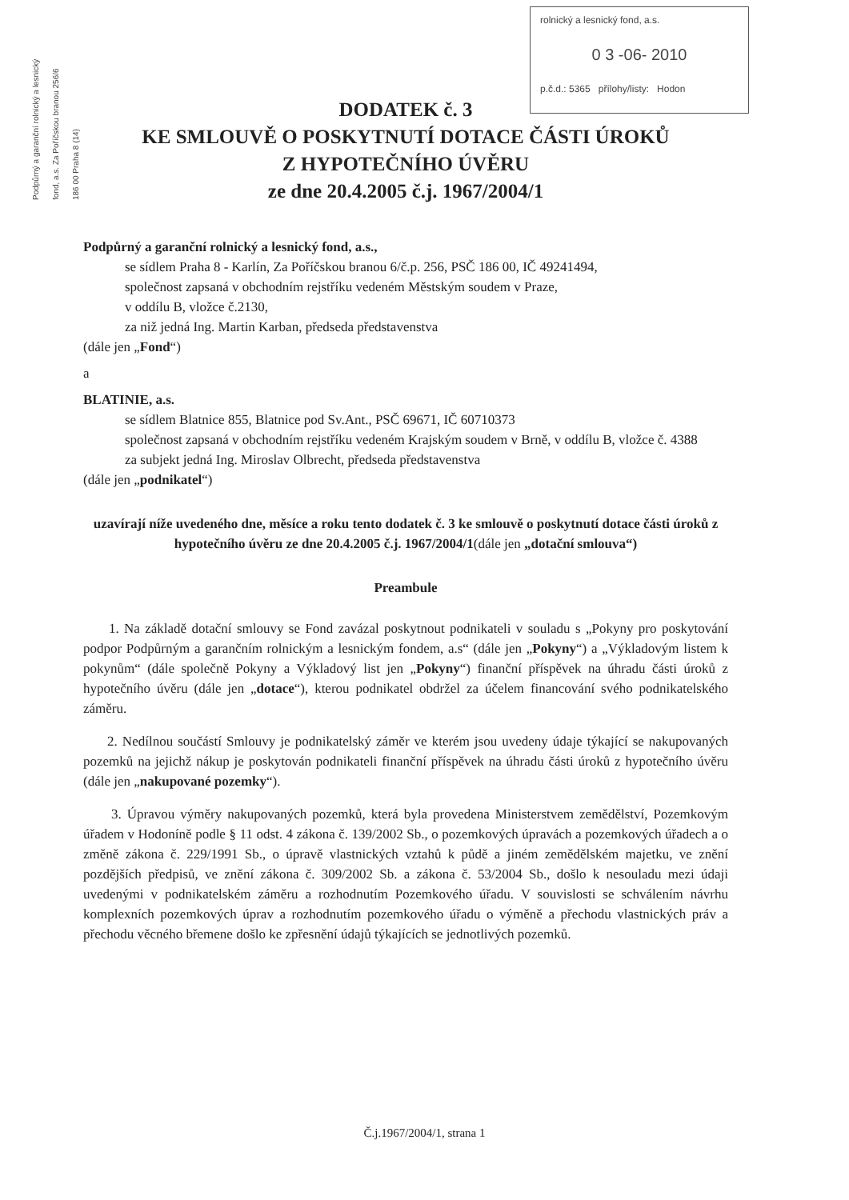rolnický a lesnický fond, a.s.
0 3 -06- 2010
p.č.d.: 5365 přílohy/listy: Hodon
Podpůrný a garanční rolnický a lesnický fond, a.s. Za Poříčskou branou 256/6 186 00 Praha 8 (14)
DODATEK č. 3
KE SMLOUVĚ O POSKYTNUTÍ DOTACE ČÁSTI ÚROKŮ
Z HYPOTEČNÍHO ÚVĚRU
ze dne 20.4.2005 č.j. 1967/2004/1
Podpůrný a garanční rolnický a lesnický fond, a.s.,
se sídlem Praha 8 - Karlín, Za Poříčskou branou 6/č.p. 256, PSČ 186 00, IČ 49241494,
společnost zapsaná v obchodním rejstříku vedeném Městským soudem v Praze,
v oddílu B, vložce č.2130,
za niž jedná Ing. Martin Karban, předseda představenstva
(dále jen „Fond“)
a
BLATINIE, a.s.
se sídlem Blatnice 855, Blatnice pod Sv.Ant., PSČ 69671, IČ 60710373
společnost zapsaná v obchodním rejstříku vedeném Krajským soudem v Brně, v oddílu B, vložce č. 4388
za subjekt jedná Ing. Miroslav Olbrecht, předseda představenstva
(dále jen „podnikatel“)
uzavírají níže uvedeného dne, měsíce a roku tento dodatek č. 3 ke smlouvě o poskytnutí dotace části úroků z hypotečního úvěru ze dne 20.4.2005 č.j. 1967/2004/1(dále jen „dotační smlouva“)
Preambule
1. Na základě dotační smlouvy se Fond zavázal poskytnout podnikateli v souladu s „Pokyny pro poskytování podpor Podpůrným a garančním rolnickým a lesnickým fondem, a.s“ (dále jen „Pokyny“) a „Výkladovým listem k pokynům“ (dále společně Pokyny a Výkladový list jen „Pokyny“) finanční příspěvek na úhradu části úroků z hypotečního úvěru (dále jen „dotace“), kterou podnikatel obdržel za účelem financování svého podnikatelského záměru.
2. Nedílnou součástí Smlouvy je podnikatelský záměr ve kterém jsou uvedeny údaje týkající se nakupovaných pozemků na jejichž nákup je poskytován podnikateli finanční příspěvek na úhradu části úroků z hypotečního úvěru (dále jen „nakupované pozemky“).
3. Úpravou výměry nakupovaných pozemků, která byla provedena Ministerstvem zemědělství, Pozemkovým úřadem v Hodoníně podle § 11 odst. 4 zákona č. 139/2002 Sb., o pozemkových úpravách a pozemkových úřadech a o změně zákona č. 229/1991 Sb., o úpravě vlastnických vztahů k půdě a jiném zemědělském majetku, ve znění pozdějších předpisů, ve znění zákona č. 309/2002 Sb. a zákona č. 53/2004 Sb., došlo k nesouladu mezi údaji uvedenými v podnikatelském záměru a rozhodnutím Pozemkového úřadu. V souvislosti se schválením návrhu komplexních pozemkových úprav a rozhodnutím pozemkového úřadu o výměně a přechodu vlastnických práv a přechodu věcného břemene došlo ke zpřesnění údajů týkajících se jednotlivých pozemků.
Č.j.1967/2004/1, strana 1